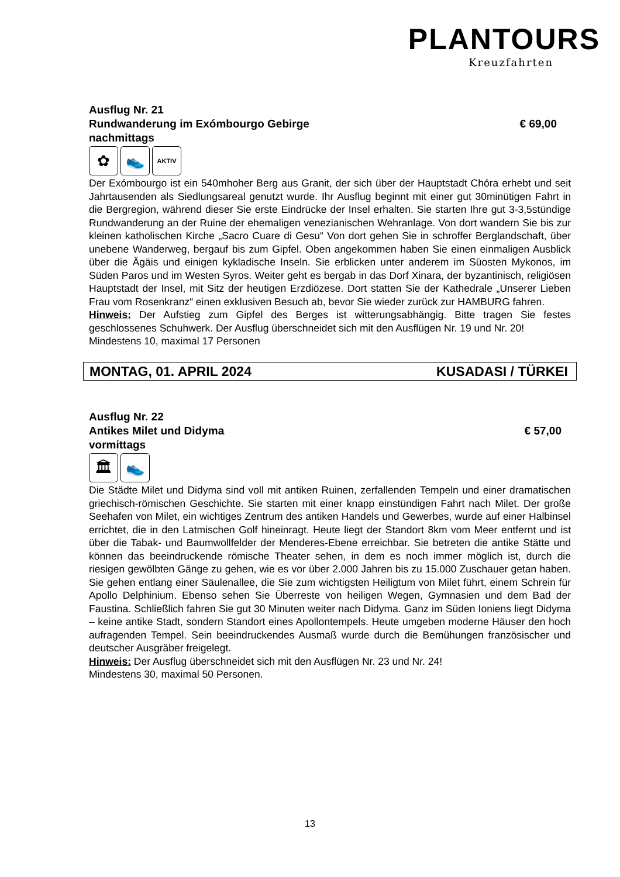PLANTOURS
Kreuzfahrten
Ausflug Nr. 21
Rundwanderung im Exómbourgo Gebirge € 69,00
nachmittags
✿ 👟
AKTIV
Der Exómbourgo ist ein 540mhoher Berg aus Granit, der sich über der Hauptstadt Chóra erhebt und seit Jahrtausenden als Siedlungsareal genutzt wurde. Ihr Ausflug beginnt mit einer gut 30minütigen Fahrt in die Bergregion, während dieser Sie erste Eindrücke der Insel erhalten. Sie starten Ihre gut 3-3,5stündige Rundwanderung an der Ruine der ehemaligen venezianischen Wehranlage. Von dort wandern Sie bis zur kleinen katholischen Kirche „Sacro Cuare di Gesu“ Von dort gehen Sie in schroffer Berglandschaft, über unebene Wanderweg, bergauf bis zum Gipfel. Oben angekommen haben Sie einen einmaligen Ausblick über die Ägäis und einigen kykladische Inseln. Sie erblicken unter anderem im Süosten Mykonos, im Süden Paros und im Westen Syros. Weiter geht es bergab in das Dorf Xinara, der byzantinisch, religiösen Hauptstadt der Insel, mit Sitz der heutigen Erzdiözese. Dort statten Sie der Kathedrale „Unserer Lieben Frau vom Rosenkranz“ einen exklusiven Besuch ab, bevor Sie wieder zurück zur HAMBURG fahren.
Hinweis: Der Aufstieg zum Gipfel des Berges ist witterungsabhängig. Bitte tragen Sie festes geschlossenes Schuhwerk. Der Ausflug überschneidet sich mit den Ausflügen Nr. 19 und Nr. 20!
Mindestens 10, maximal 17 Personen
MONTAG, 01. APRIL 2024 KUSADASI / TÜRKEI
Ausflug Nr. 22
Antikes Milet und Didyma € 57,00
vormittags
🏛 👟
Die Städte Milet und Didyma sind voll mit antiken Ruinen, zerfallenden Tempeln und einer dramatischen griechisch-römischen Geschichte. Sie starten mit einer knapp einstündigen Fahrt nach Milet. Der große Seehafen von Milet, ein wichtiges Zentrum des antiken Handels und Gewerbes, wurde auf einer Halbinsel errichtet, die in den Latmischen Golf hineinragt. Heute liegt der Standort 8km vom Meer entfernt und ist über die Tabak- und Baumwollfelder der Menderes-Ebene erreichbar. Sie betreten die antike Stätte und können das beeindruckende römische Theater sehen, in dem es noch immer möglich ist, durch die riesigen gewölbten Gänge zu gehen, wie es vor über 2.000 Jahren bis zu 15.000 Zuschauer getan haben. Sie gehen entlang einer Säulenallee, die Sie zum wichtigsten Heiligtum von Milet führt, einem Schrein für Apollo Delphinium. Ebenso sehen Sie Überreste von heiligen Wegen, Gymnasien und dem Bad der Faustina. Schließlich fahren Sie gut 30 Minuten weiter nach Didyma. Ganz im Süden Ioniens liegt Didyma – keine antike Stadt, sondern Standort eines Apollontempels. Heute umgeben moderne Häuser den hoch aufragenden Tempel. Sein beeindruckendes Ausmaß wurde durch die Bemühungen französischer und deutscher Ausgräber freigelegt.
Hinweis: Der Ausflug überschneidet sich mit den Ausflügen Nr. 23 und Nr. 24!
Mindestens 30, maximal 50 Personen.
13